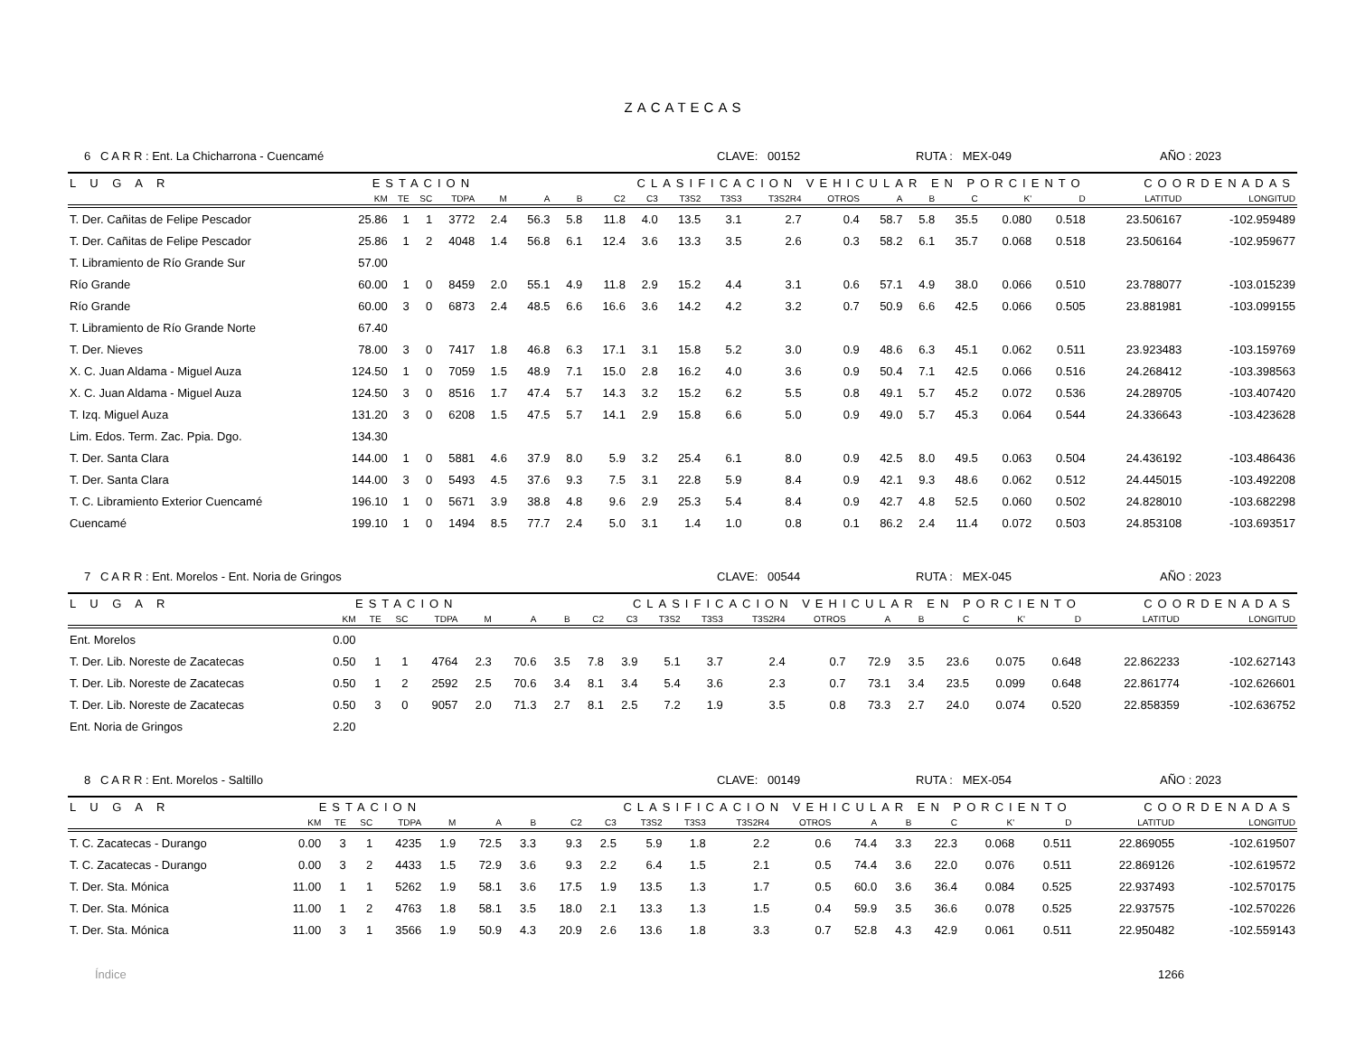ZACATECAS
6 C A R R : Ent. La Chicharrona - Cuencamé CLAVE: 00152 RUTA : MEX-049 AÑO : 2023
| L U G A R | ESTACION | | | | CLASIFICACION VEHICULAR EN PORCIENTO | | | | | | | | | | | | | | COORDENADAS | |
| --- | --- | --- | --- | --- | --- | --- | --- | --- | --- | --- | --- | --- | --- | --- | --- | --- | --- | --- | --- | --- |
| | KM | TE | SC | TDPA | M | A | B | C2 | C3 | T3S2 | T3S3 | T3S2R4 | OTROS | A | B | C | K' | D | LATITUD | LONGITUD |
| T. Der. Cañitas de Felipe Pescador | 25.86 | 1 | 1 | 3772 | 2.4 | 56.3 | 5.8 | 11.8 | 4.0 | 13.5 | 3.1 | 2.7 | 0.4 | 58.7 | 5.8 | 35.5 | 0.080 | 0.518 | 23.506167 | -102.959489 |
| T. Der. Cañitas de Felipe Pescador | 25.86 | 1 | 2 | 4048 | 1.4 | 56.8 | 6.1 | 12.4 | 3.6 | 13.3 | 3.5 | 2.6 | 0.3 | 58.2 | 6.1 | 35.7 | 0.068 | 0.518 | 23.506164 | -102.959677 |
| T. Libramiento de Río Grande Sur | 57.00 | | | | | | | | | | | | | | | | | | | |
| Río Grande | 60.00 | 1 | 0 | 8459 | 2.0 | 55.1 | 4.9 | 11.8 | 2.9 | 15.2 | 4.4 | 3.1 | 0.6 | 57.1 | 4.9 | 38.0 | 0.066 | 0.510 | 23.788077 | -103.015239 |
| Río Grande | 60.00 | 3 | 0 | 6873 | 2.4 | 48.5 | 6.6 | 16.6 | 3.6 | 14.2 | 4.2 | 3.2 | 0.7 | 50.9 | 6.6 | 42.5 | 0.066 | 0.505 | 23.881981 | -103.099155 |
| T. Libramiento de Río Grande Norte | 67.40 | | | | | | | | | | | | | | | | | | | |
| T. Der. Nieves | 78.00 | 3 | 0 | 7417 | 1.8 | 46.8 | 6.3 | 17.1 | 3.1 | 15.8 | 5.2 | 3.0 | 0.9 | 48.6 | 6.3 | 45.1 | 0.062 | 0.511 | 23.923483 | -103.159769 |
| X. C. Juan Aldama - Miguel Auza | 124.50 | 1 | 0 | 7059 | 1.5 | 48.9 | 7.1 | 15.0 | 2.8 | 16.2 | 4.0 | 3.6 | 0.9 | 50.4 | 7.1 | 42.5 | 0.066 | 0.516 | 24.268412 | -103.398563 |
| X. C. Juan Aldama - Miguel Auza | 124.50 | 3 | 0 | 8516 | 1.7 | 47.4 | 5.7 | 14.3 | 3.2 | 15.2 | 6.2 | 5.5 | 0.8 | 49.1 | 5.7 | 45.2 | 0.072 | 0.536 | 24.289705 | -103.407420 |
| T. Izq. Miguel Auza | 131.20 | 3 | 0 | 6208 | 1.5 | 47.5 | 5.7 | 14.1 | 2.9 | 15.8 | 6.6 | 5.0 | 0.9 | 49.0 | 5.7 | 45.3 | 0.064 | 0.544 | 24.336643 | -103.423628 |
| Lim. Edos. Term. Zac. Ppia. Dgo. | 134.30 | | | | | | | | | | | | | | | | | | | |
| T. Der. Santa Clara | 144.00 | 1 | 0 | 5881 | 4.6 | 37.9 | 8.0 | 5.9 | 3.2 | 25.4 | 6.1 | 8.0 | 0.9 | 42.5 | 8.0 | 49.5 | 0.063 | 0.504 | 24.436192 | -103.486436 |
| T. Der. Santa Clara | 144.00 | 3 | 0 | 5493 | 4.5 | 37.6 | 9.3 | 7.5 | 3.1 | 22.8 | 5.9 | 8.4 | 0.9 | 42.1 | 9.3 | 48.6 | 0.062 | 0.512 | 24.445015 | -103.492208 |
| T. C. Libramiento Exterior Cuencamé | 196.10 | 1 | 0 | 5671 | 3.9 | 38.8 | 4.8 | 9.6 | 2.9 | 25.3 | 5.4 | 8.4 | 0.9 | 42.7 | 4.8 | 52.5 | 0.060 | 0.502 | 24.828010 | -103.682298 |
| Cuencamé | 199.10 | 1 | 0 | 1494 | 8.5 | 77.7 | 2.4 | 5.0 | 3.1 | 1.4 | 1.0 | 0.8 | 0.1 | 86.2 | 2.4 | 11.4 | 0.072 | 0.503 | 24.853108 | -103.693517 |
7 C A R R : Ent. Morelos - Ent. Noria de Gringos CLAVE: 00544 RUTA : MEX-045 AÑO : 2023
| L U G A R | ESTACION | | | | CLASIFICACION VEHICULAR EN PORCIENTO | | | | | | | | | | | | | | COORDENADAS | |
| --- | --- | --- | --- | --- | --- | --- | --- | --- | --- | --- | --- | --- | --- | --- | --- | --- | --- | --- | --- | --- |
| | KM | TE | SC | TDPA | M | A | B | C2 | C3 | T3S2 | T3S3 | T3S2R4 | OTROS | A | B | C | K' | D | LATITUD | LONGITUD |
| Ent. Morelos | 0.00 | | | | | | | | | | | | | | | | | | | |
| T. Der. Lib. Noreste de Zacatecas | 0.50 | 1 | 1 | 4764 | 2.3 | 70.6 | 3.5 | 7.8 | 3.9 | 5.1 | 3.7 | 2.4 | 0.7 | 72.9 | 3.5 | 23.6 | 0.075 | 0.648 | 22.862233 | -102.627143 |
| T. Der. Lib. Noreste de Zacatecas | 0.50 | 1 | 2 | 2592 | 2.5 | 70.6 | 3.4 | 8.1 | 3.4 | 5.4 | 3.6 | 2.3 | 0.7 | 73.1 | 3.4 | 23.5 | 0.099 | 0.648 | 22.861774 | -102.626601 |
| T. Der. Lib. Noreste de Zacatecas | 0.50 | 3 | 0 | 9057 | 2.0 | 71.3 | 2.7 | 8.1 | 2.5 | 7.2 | 1.9 | 3.5 | 0.8 | 73.3 | 2.7 | 24.0 | 0.074 | 0.520 | 22.858359 | -102.636752 |
| Ent. Noria de Gringos | 2.20 | | | | | | | | | | | | | | | | | | | |
8 C A R R : Ent. Morelos - Saltillo CLAVE: 00149 RUTA : MEX-054 AÑO : 2023
| L U G A R | ESTACION | | | | CLASIFICACION VEHICULAR EN PORCIENTO | | | | | | | | | | | | | | COORDENADAS | |
| --- | --- | --- | --- | --- | --- | --- | --- | --- | --- | --- | --- | --- | --- | --- | --- | --- | --- | --- | --- | --- |
| | KM | TE | SC | TDPA | M | A | B | C2 | C3 | T3S2 | T3S3 | T3S2R4 | OTROS | A | B | C | K' | D | LATITUD | LONGITUD |
| T. C. Zacatecas - Durango | 0.00 | 3 | 1 | 4235 | 1.9 | 72.5 | 3.3 | 9.3 | 2.5 | 5.9 | 1.8 | 2.2 | 0.6 | 74.4 | 3.3 | 22.3 | 0.068 | 0.511 | 22.869055 | -102.619507 |
| T. C. Zacatecas - Durango | 0.00 | 3 | 2 | 4433 | 1.5 | 72.9 | 3.6 | 9.3 | 2.2 | 6.4 | 1.5 | 2.1 | 0.5 | 74.4 | 3.6 | 22.0 | 0.076 | 0.511 | 22.869126 | -102.619572 |
| T. Der. Sta. Mónica | 11.00 | 1 | 1 | 5262 | 1.9 | 58.1 | 3.6 | 17.5 | 1.9 | 13.5 | 1.3 | 1.7 | 0.5 | 60.0 | 3.6 | 36.4 | 0.084 | 0.525 | 22.937493 | -102.570175 |
| T. Der. Sta. Mónica | 11.00 | 1 | 2 | 4763 | 1.8 | 58.1 | 3.5 | 18.0 | 2.1 | 13.3 | 1.3 | 1.5 | 0.4 | 59.9 | 3.5 | 36.6 | 0.078 | 0.525 | 22.937575 | -102.570226 |
| T. Der. Sta. Mónica | 11.00 | 3 | 1 | 3566 | 1.9 | 50.9 | 4.3 | 20.9 | 2.6 | 13.6 | 1.8 | 3.3 | 0.7 | 52.8 | 4.3 | 42.9 | 0.061 | 0.511 | 22.950482 | -102.559143 |
Índice 1266